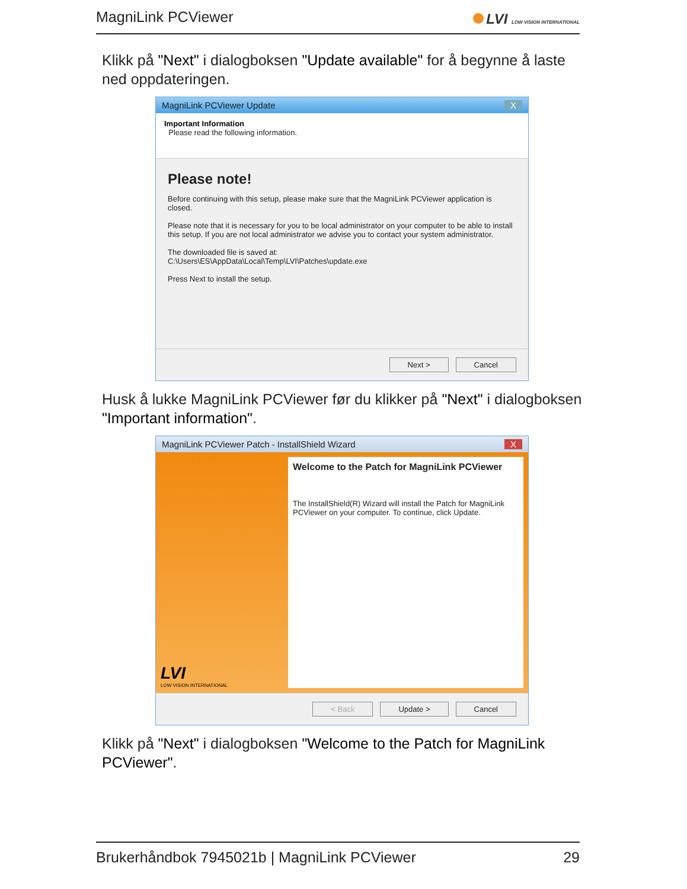MagniLink PCViewer
LVI LOW VISION INTERNATIONAL
Klikk på "Next" i dialogboksen "Update available" for å begynne å laste ned oppdateringen.
MagniLink PCViewer Update X
Important Information
Please read the following information.
Please note!
Before continuing with this setup, please make sure that the MagniLink PCViewer application is closed.
Please note that it is necessary for you to be local administrator on your computer to be able to install this setup. If you are not local administrator we advise you to contact your system administrator.
The downloaded file is saved at:
C:\Users\ES\AppData\Local\Temp\LVI\Patches\update.exe
Press Next to install the setup.
Next > Cancel
Husk å lukke MagniLink PCViewer før du klikker på "Next" i dialogboksen "Important information".
MagniLink PCViewer Patch - InstallShield Wizard X
LVI
LOW VISION INTERNATIONAL
Welcome to the Patch for MagniLink PCViewer
The InstallShield(R) Wizard will install the Patch for MagniLink PCViewer on your computer. To continue, click Update.
< Back Update > Cancel
Klikk på "Next" i dialogboksen "Welcome to the Patch for MagniLink PCViewer".
Brukerhåndbok 7945021b | MagniLink PCViewer 29